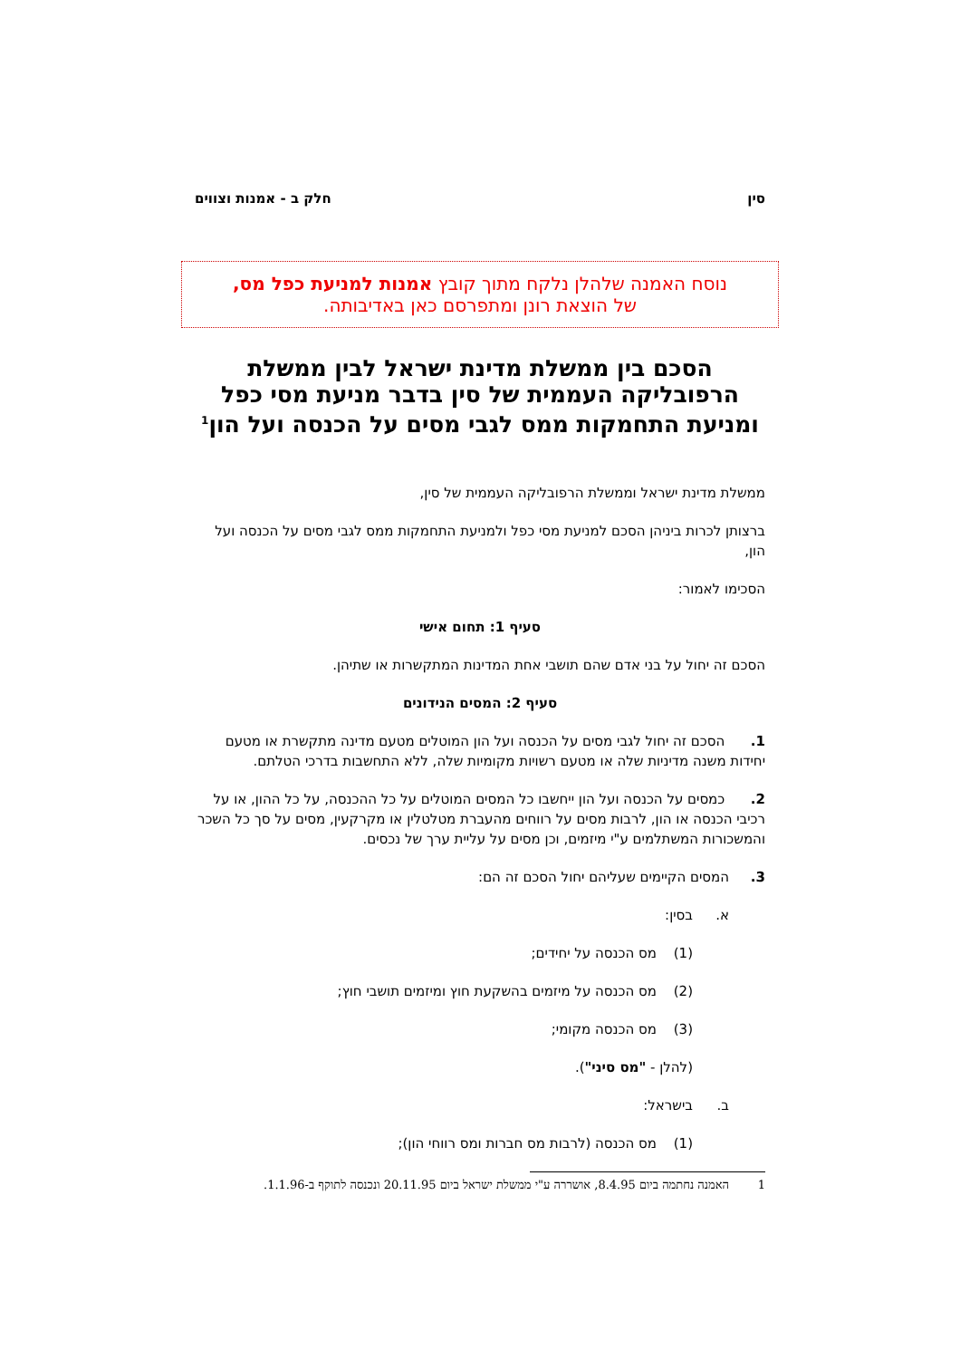סין חלק ב - אמנות וצווים
נוסח האמנה שלהלן נלקח מתוך קובץ אמנות למניעת כפל מס,
של הוצאת רונן ומתפרסם כאן באדיבותה.
הסכם בין ממשלת מדינת ישראל לבין ממשלת הרפובליקה העממית של סין בדבר מניעת מסי כפל ומניעת התחמקות ממס לגבי מסים על הכנסה ועל הון<sup>1</sup>
ממשלת מדינת ישראל וממשלת הרפובליקה העממית של סין,
ברצותן לכרות ביניהן הסכם למניעת מסי כפל ולמניעת התחמקות ממס לגבי מסים על הכנסה ועל הון,
הסכימו לאמור:
סעיף 1: תחום אישי
הסכם זה יחול על בני אדם שהם תושבי אחת המדינות המתקשרות או שתיהן.
סעיף 2: המסים הנידונים
1. הסכם זה יחול לגבי מסים על הכנסה ועל הון המוטלים מטעם מדינה מתקשרת או מטעם יחידות משנה מדיניות שלה או מטעם רשויות מקומיות שלה, ללא התחשבות בדרכי הטלתם.
2. כמסים על הכנסה ועל הון ייחשבו כל המסים המוטלים על כל ההכנסה, על כל ההון, או על רכיבי הכנסה או הון, לרבות מסים על רווחים מהעברת מטלטלין או מקרקעין, מסים על סך כל השכר והמשכורות המשתלמים ע"י מיזמים, וכן מסים על עליית ערך של נכסים.
3. המסים הקיימים שעליהם יחול הסכם זה הם:
א. בסין:
(1) מס הכנסה על יחידים;
(2) מס הכנסה על מיזמים בהשקעת חוץ ומיזמים תושבי חוץ;
(3) מס הכנסה מקומי;
(להלן - "מס סיני").
ב. בישראל:
(1) מס הכנסה (לרבות מס חברות ומס רווחי הון);
1 האמנה נחתמה ביום 8.4.95, אושררה ע"י ממשלת ישראל ביום 20.11.95 ונכנסה לתוקף ב-1.1.96.